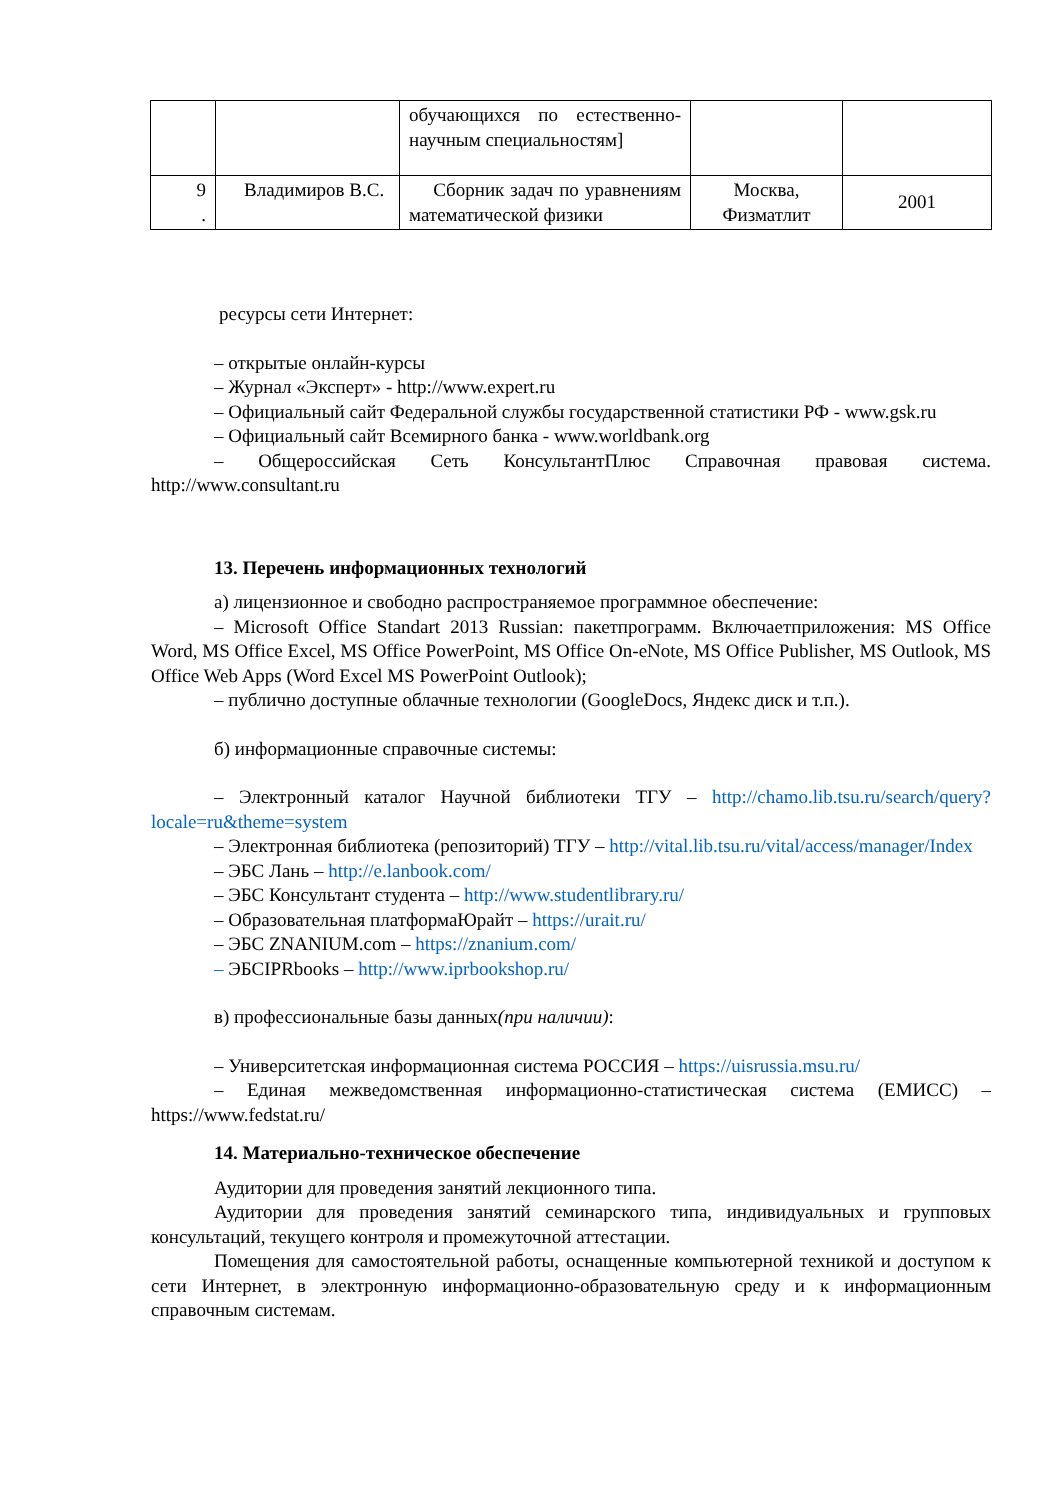| | | обучающихся по естественно-научным специальностям] | | |
| 9 . | Владимиров В.С. | Сборник задач по уравнениям математической физики | Москва, Физматлит | 2001 |
ресурсы сети Интернет:
– открытые онлайн-курсы
– Журнал «Эксперт» - http://www.expert.ru
– Официальный сайт Федеральной службы государственной статистики РФ - www.gsk.ru
– Официальный сайт Всемирного банка - www.worldbank.org
– Общероссийская Сеть КонсультантПлюс Справочная правовая система. http://www.consultant.ru
13. Перечень информационных технологий
а) лицензионное и свободно распространяемое программное обеспечение:
– Microsoft Office Standart 2013 Russian: пакетпрограмм. Включаетприложения: MS Office Word, MS Office Excel, MS Office PowerPoint, MS Office On-eNote, MS Office Publisher, MS Outlook, MS Office Web Apps (Word Excel MS PowerPoint Outlook);
– публично доступные облачные технологии (GoogleDocs, Яндекс диск и т.п.).
б) информационные справочные системы:
– Электронный каталог Научной библиотеки ТГУ – http://chamo.lib.tsu.ru/search/query?locale=ru&theme=system
– Электронная библиотека (репозиторий) ТГУ – http://vital.lib.tsu.ru/vital/access/manager/Index
– ЭБС Лань – http://e.lanbook.com/
– ЭБС Консультант студента – http://www.studentlibrary.ru/
– Образовательная платформаЮрайт – https://urait.ru/
– ЭБС ZNANIUM.com – https://znanium.com/
– ЭБСIPRbooks – http://www.iprbookshop.ru/
в) профессиональные базы данных(при наличии):
– Университетская информационная система РОССИЯ – https://uisrussia.msu.ru/
– Единая межведомственная информационно-статистическая система (ЕМИСС) – https://www.fedstat.ru/
14. Материально-техническое обеспечение
Аудитории для проведения занятий лекционного типа.
Аудитории для проведения занятий семинарского типа, индивидуальных и групповых консультаций, текущего контроля и промежуточной аттестации.
Помещения для самостоятельной работы, оснащенные компьютерной техникой и доступом к сети Интернет, в электронную информационно-образовательную среду и к информационным справочным системам.